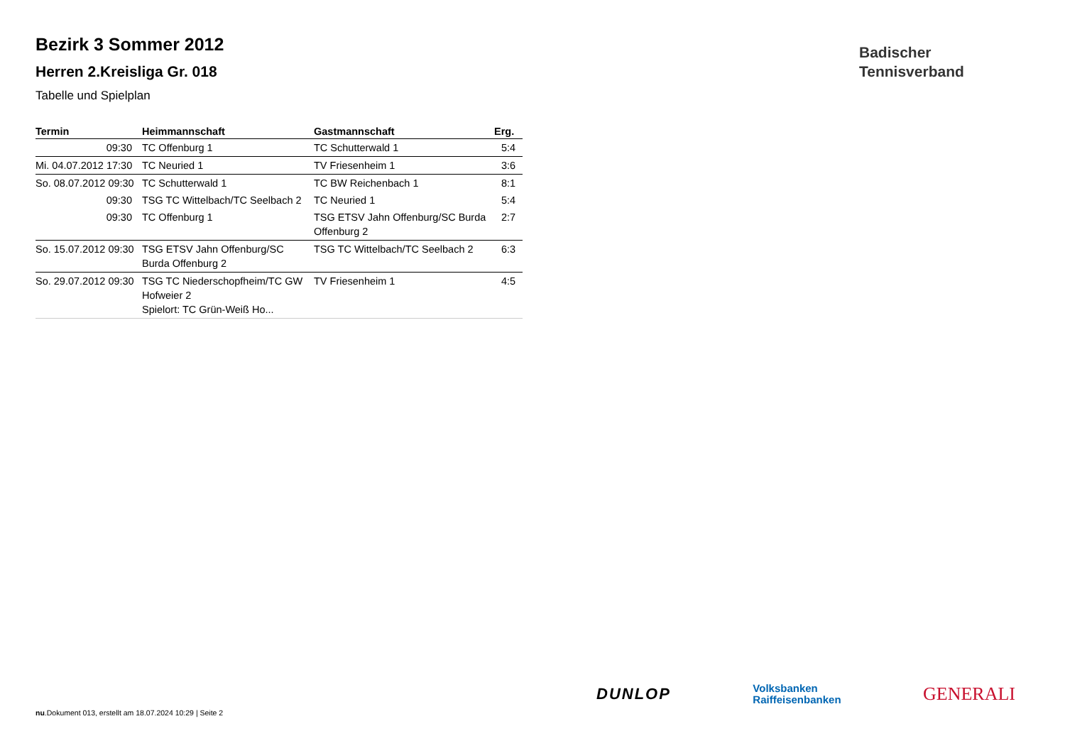Bezirk 3 Sommer 2012
Herren 2.Kreisliga Gr. 018
Tabelle und Spielplan
| Termin | Heimmannschaft | Gastmannschaft | Erg. |
| --- | --- | --- | --- |
| 09:30 | TC Offenburg 1 | TC Schutterwald 1 | 5:4 |
| Mi. 04.07.2012 17:30 | TC Neuried 1 | TV Friesenheim 1 | 3:6 |
| So. 08.07.2012 09:30 | TC Schutterwald 1 | TC BW Reichenbach 1 | 8:1 |
| 09:30 | TSG TC Wittelbach/TC Seelbach 2 | TC Neuried 1 | 5:4 |
| 09:30 | TC Offenburg 1 | TSG ETSV Jahn Offenburg/SC Burda Offenburg 2 | 2:7 |
| So. 15.07.2012 09:30 | TSG ETSV Jahn Offenburg/SC Burda Offenburg 2 | TSG TC Wittelbach/TC Seelbach 2 | 6:3 |
| So. 29.07.2012 09:30 | TSG TC Niederschopfheim/TC GW Hofweier 2 Spielort: TC Grün-Weiß Ho... | TV Friesenheim 1 | 4:5 |
Badischer
Tennisverband
nu.Dokument 013, erstellt am 18.07.2024 10:29 | Seite 2
DUNLOP Volksbanken
Raiffeisenbanken GENERALI